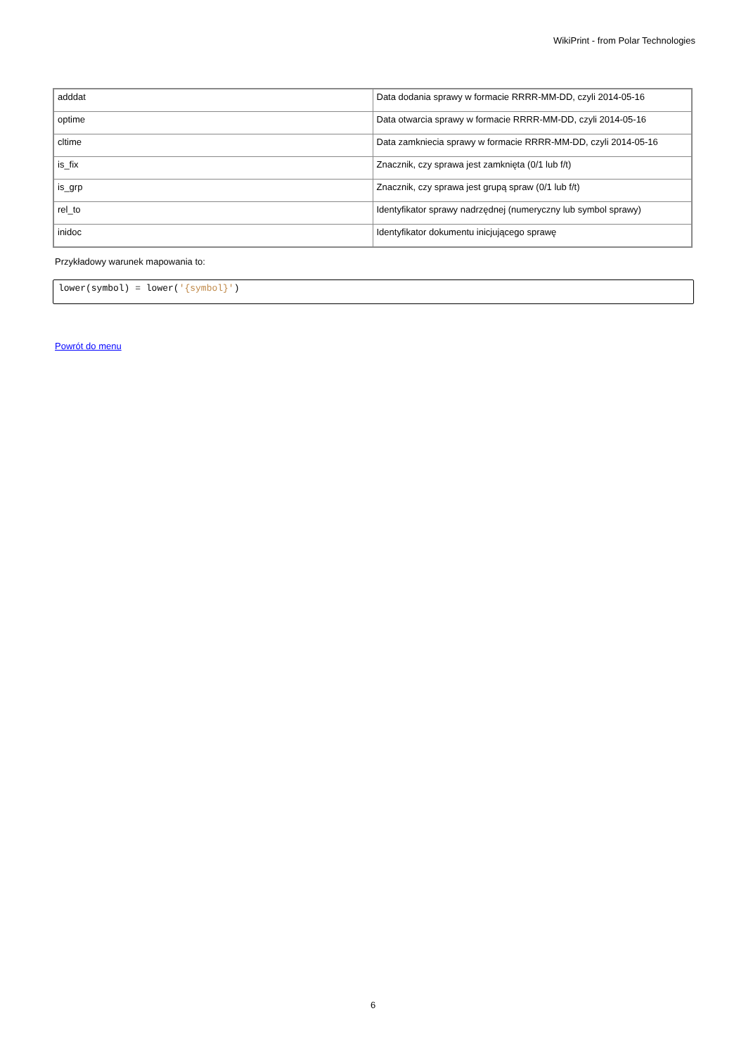WikiPrint - from Polar Technologies
| adddat | Data dodania sprawy w formacie RRRR-MM-DD, czyli 2014-05-16 |
| optime | Data otwarcia sprawy w formacie RRRR-MM-DD, czyli 2014-05-16 |
| cltime | Data zamkniecia sprawy w formacie RRRR-MM-DD, czyli 2014-05-16 |
| is_fix | Znacznik, czy sprawa jest zamknięta (0/1 lub f/t) |
| is_grp | Znacznik, czy sprawa jest grupą spraw (0/1 lub f/t) |
| rel_to | Identyfikator sprawy nadrzędnej (numeryczny lub symbol sprawy) |
| inidoc | Identyfikator dokumentu inicjującego sprawę |
Przykładowy warunek mapowania to:
lower(symbol) = lower('{symbol}')
Powrót do menu
6